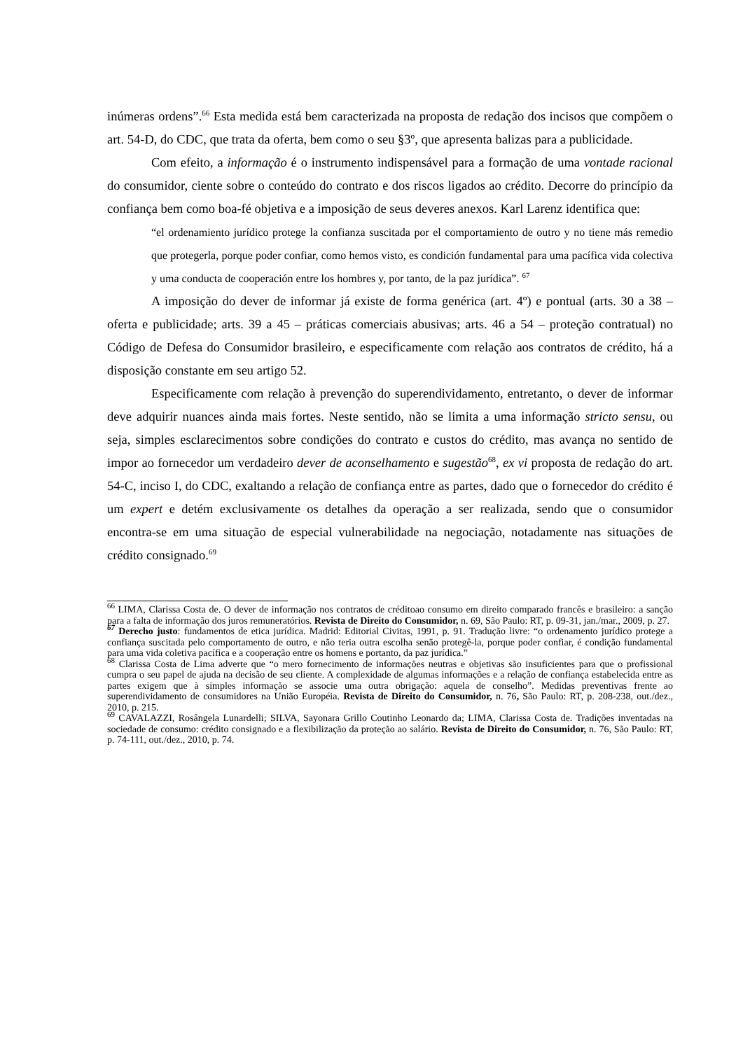inúmeras ordens”.<sup>66</sup> Esta medida está bem caracterizada na proposta de redação dos incisos que compõem o art. 54-D, do CDC, que trata da oferta, bem como o seu §3º, que apresenta balizas para a publicidade.
Com efeito, a informação é o instrumento indispensável para a formação de uma vontade racional do consumidor, ciente sobre o conteúdo do contrato e dos riscos ligados ao crédito. Decorre do princípio da confiança bem como boa-fé objetiva e a imposição de seus deveres anexos. Karl Larenz identifica que:
“el ordenamiento jurídico protege la confianza suscitada por el comportamiento de outro y no tiene más remedio que protegerla, porque poder confiar, como hemos visto, es condición fundamental para uma pacífica vida colectiva y uma conducta de cooperación entre los hombres y, por tanto, de la paz jurídica”. <sup>67</sup>
A imposição do dever de informar já existe de forma genérica (art. 4º) e pontual (arts. 30 a 38 – oferta e publicidade; arts. 39 a 45 – práticas comerciais abusivas; arts. 46 a 54 – proteção contratual) no Código de Defesa do Consumidor brasileiro, e especificamente com relação aos contratos de crédito, há a disposição constante em seu artigo 52.
Especificamente com relação à prevenção do superendividamento, entretanto, o dever de informar deve adquirir nuances ainda mais fortes. Neste sentido, não se limita a uma informação stricto sensu, ou seja, simples esclarecimentos sobre condições do contrato e custos do crédito, mas avança no sentido de impor ao fornecedor um verdadeiro dever de aconselhamento e sugestão<sup>68</sup>, ex vi proposta de redação do art. 54-C, inciso I, do CDC, exaltando a relação de confiança entre as partes, dado que o fornecedor do crédito é um expert e detém exclusivamente os detalhes da operação a ser realizada, sendo que o consumidor encontra-se em uma situação de especial vulnerabilidade na negociação, notadamente nas situações de crédito consignado.<sup>69</sup>
<sup>66</sup> LIMA, Clarissa Costa de. O dever de informação nos contratos de créditoao consumo em direito comparado francês e brasileiro: a sanção para a falta de informação dos juros remuneratórios. Revista de Direito do Consumidor, n. 69, São Paulo: RT, p. 09-31, jan./mar., 2009, p. 27.
<sup>67</sup> Derecho justo: fundamentos de etica jurídica. Madrid: Editorial Civitas, 1991, p. 91. Tradução livre: “o ordenamento jurídico protege a confiança suscitada pelo comportamento de outro, e não teria outra escolha senão protegê-la, porque poder confiar, é condição fundamental para uma vida coletiva pacífica e a cooperação entre os homens e portanto, da paz jurídica.”
<sup>68</sup> Clarissa Costa de Lima adverte que “o mero fornecimento de informações neutras e objetivas são insuficientes para que o profissional cumpra o seu papel de ajuda na decisão de seu cliente. A complexidade de algumas informações e a relação de confiança estabelecida entre as partes exigem que à simples informação se associe uma outra obrigação: aquela de conselho”. Medidas preventivas frente ao superendividamento de consumidores na União Européia. Revista de Direito do Consumidor, n. 76, São Paulo: RT, p. 208-238, out./dez., 2010, p. 215.
<sup>69</sup> CAVALAZZI, Rosângela Lunardelli; SILVA, Sayonara Grillo Coutinho Leonardo da; LIMA, Clarissa Costa de. Tradições inventadas na sociedade de consumo: crédito consignado e a flexibilização da proteção ao salário. Revista de Direito do Consumidor, n. 76, São Paulo: RT, p. 74-111, out./dez., 2010, p. 74.